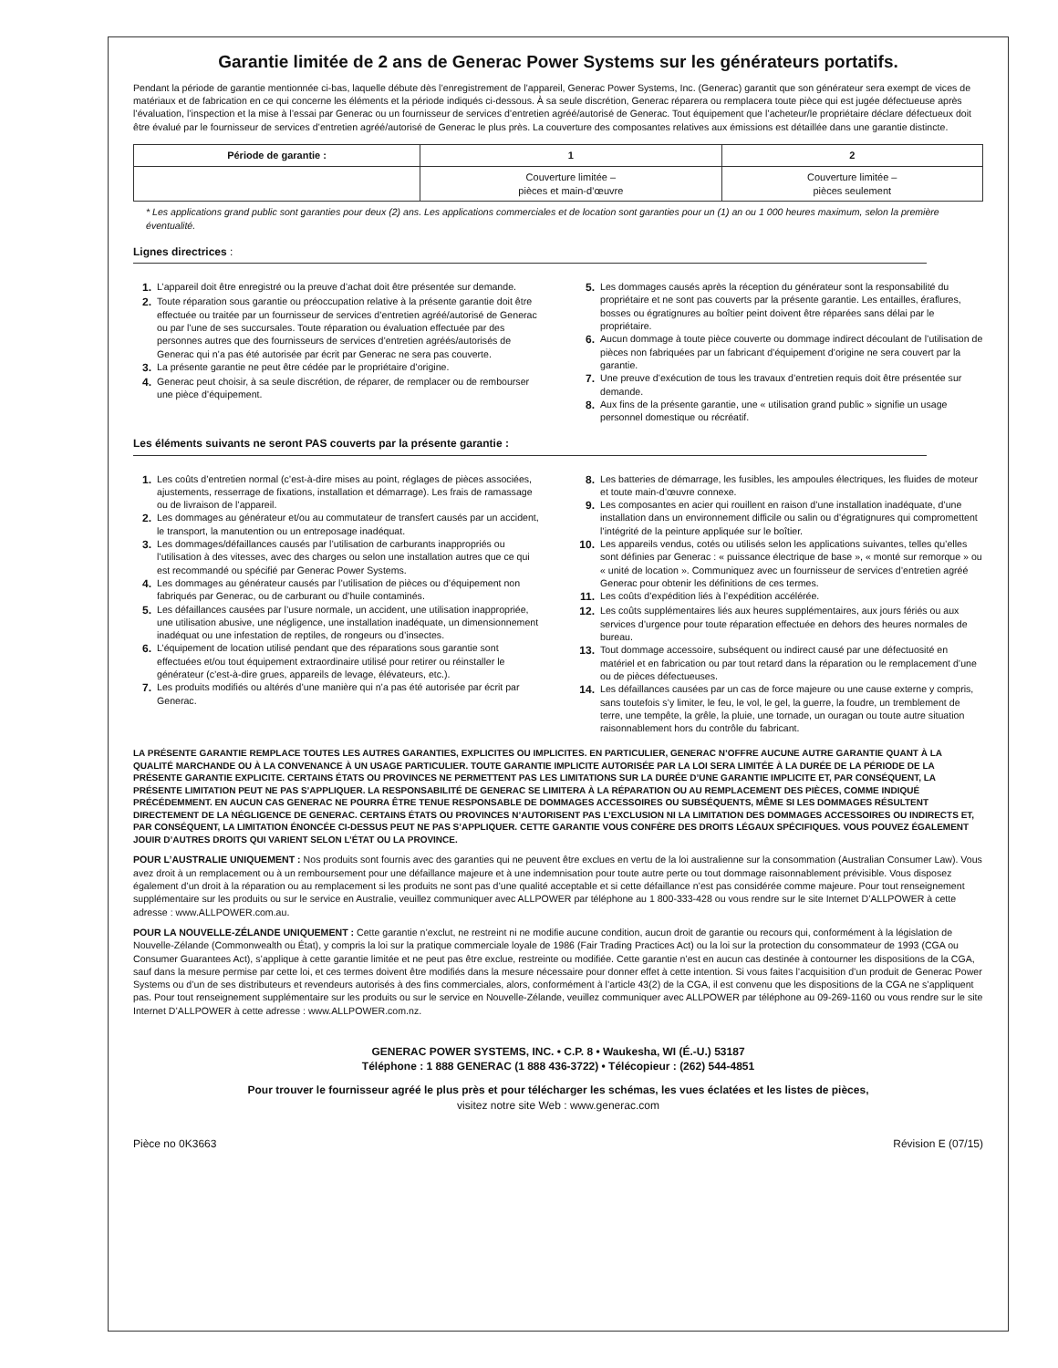Garantie limitée de 2 ans de Generac Power Systems sur les générateurs portatifs.
Pendant la période de garantie mentionnée ci-bas, laquelle débute dès l’enregistrement de l’appareil, Generac Power Systems, Inc. (Generac) garantit que son générateur sera exempt de vices de matériaux et de fabrication en ce qui concerne les éléments et la période indiqués ci-dessous. À sa seule discrétion, Generac réparera ou remplacera toute pièce qui est jugée défectueuse après l’évaluation, l’inspection et la mise à l’essai par Generac ou un fournisseur de services d’entretien agréé/autorisé de Generac. Tout équipement que l’acheteur/le propriétaire déclare défectueux doit être évalué par le fournisseur de services d’entretien agréé/autorisé de Generac le plus près. La couverture des composantes relatives aux émissions est détaillée dans une garantie distincte.
| Période de garantie : | 1 | 2 |
| --- | --- | --- |
| | Couverture limitée – pièces et main-d’œuvre | Couverture limitée – pièces seulement |
* Les applications grand public sont garanties pour deux (2) ans. Les applications commerciales et de location sont garanties pour un (1) an ou 1 000 heures maximum, selon la première éventualité.
Lignes directrices :
1. L’appareil doit être enregistré ou la preuve d’achat doit être présentée sur demande.
2. Toute réparation sous garantie ou préoccupation relative à la présente garantie doit être effectuée ou traitée par un fournisseur de services d’entretien agréé/autorisé de Generac ou par l’une de ses succursales. Toute réparation ou évaluation effectuée par des personnes autres que des fournisseurs de services d’entretien agréés/autorisés de Generac qui n’a pas été autorisée par écrit par Generac ne sera pas couverte.
3. La présente garantie ne peut être cédée par le propriétaire d’origine.
4. Generac peut choisir, à sa seule discrétion, de réparer, de remplacer ou de rembourser une pièce d’équipement.
5. Les dommages causés après la réception du générateur sont la responsabilité du propriétaire et ne sont pas couverts par la présente garantie. Les entailles, éraflures, bosses ou égratignures au boîtier peint doivent être réparées sans délai par le propriétaire.
6. Aucun dommage à toute pièce couverte ou dommage indirect découlant de l’utilisation de pièces non fabriquées par un fabricant d’équipement d’origine ne sera couvert par la garantie.
7. Une preuve d’exécution de tous les travaux d’entretien requis doit être présentée sur demande.
8. Aux fins de la présente garantie, une « utilisation grand public » signifie un usage personnel domestique ou récréatif.
Les éléments suivants ne seront PAS couverts par la présente garantie :
1. Les coûts d’entretien normal (c’est-à-dire mises au point, réglages de pièces associées, ajustements, resserrage de fixations, installation et démarrage). Les frais de ramassage ou de livraison de l’appareil.
2. Les dommages au générateur et/ou au commutateur de transfert causés par un accident, le transport, la manutention ou un entreposage inadéquat.
3. Les dommages/défaillances causés par l’utilisation de carburants inappropriés ou l’utilisation à des vitesses, avec des charges ou selon une installation autres que ce qui est recommandé ou spécifié par Generac Power Systems.
4. Les dommages au générateur causés par l’utilisation de pièces ou d’équipement non fabriqués par Generac, ou de carburant ou d’huile contaminés.
5. Les défaillances causées par l’usure normale, un accident, une utilisation inappropriée, une utilisation abusive, une négligence, une installation inadéquate, un dimensionnement inadéquat ou une infestation de reptiles, de rongeurs ou d’insectes.
6. L’équipement de location utilisé pendant que des réparations sous garantie sont effectuées et/ou tout équipement extraordinaire utilisé pour retirer ou réinstaller le générateur (c’est-à-dire grues, appareils de levage, élévateurs, etc.).
7. Les produits modifiés ou altérés d’une manière qui n’a pas été autorisée par écrit par Generac.
8. Les batteries de démarrage, les fusibles, les ampoules électriques, les fluides de moteur et toute main-d’œuvre connexe.
9. Les composantes en acier qui rouillent en raison d’une installation inadéquate, d’une installation dans un environnement difficile ou salin ou d’égratignures qui compromettent l’intégrité de la peinture appliquée sur le boîtier.
10. Les appareils vendus, cotés ou utilisés selon les applications suivantes, telles qu’elles sont définies par Generac : « puissance électrique de base », « monté sur remorque » ou « unité de location ». Communiquez avec un fournisseur de services d’entretien agréé Generac pour obtenir les définitions de ces termes.
11. Les coûts d’expédition liés à l’expédition accélérée.
12. Les coûts supplémentaires liés aux heures supplémentaires, aux jours fériés ou aux services d’urgence pour toute réparation effectuée en dehors des heures normales de bureau.
13. Tout dommage accessoire, subséquent ou indirect causé par une défectuosité en matériel et en fabrication ou par tout retard dans la réparation ou le remplacement d’une ou de pièces défectueuses.
14. Les défaillances causées par un cas de force majeure ou une cause externe y compris, sans toutefois s’y limiter, le feu, le vol, le gel, la guerre, la foudre, un tremblement de terre, une tempête, la grêle, la pluie, une tornade, un ouragan ou toute autre situation raisonnablement hors du contrôle du fabricant.
LA PRÉSENTE GARANTIE REMPLACE TOUTES LES AUTRES GARANTIES, EXPLICITES OU IMPLICITES. EN PARTICULIER, GENERAC N’OFFRE AUCUNE AUTRE GARANTIE QUANT À LA QUALITÉ MARCHANDE OU À LA CONVENANCE À UN USAGE PARTICULIER. TOUTE GARANTIE IMPLICITE AUTORISÉE PAR LA LOI SERA LIMITÉE À LA DURÉE DE LA PÉRIODE DE LA PRÉSENTE GARANTIE EXPLICITE. CERTAINS ÉTATS OU PROVINCES NE PERMETTENT PAS LES LIMITATIONS SUR LA DURÉE D’UNE GARANTIE IMPLICITE ET, PAR CONSÉQUENT, LA PRÉSENTE LIMITATION PEUT NE PAS S’APPLIQUER. LA RESPONSABILITÉ DE GENERAC SE LIMITERA À LA RÉPARATION OU AU REMPLACEMENT DES PIÈCES, COMME INDIQUÉ PRÉCÉDEMMENT. EN AUCUN CAS GENERAC NE POURRA ÊTRE TENUE RESPONSABLE DE DOMMAGES ACCESSOIRES OU SUBSÉQUENTS, MÊME SI LES DOMMAGES RÉSULTENT DIRECTEMENT DE LA NÉGLIGENCE DE GENERAC. CERTAINS ÉTATS OU PROVINCES N’AUTORISENT PAS L’EXCLUSION NI LA LIMITATION DES DOMMAGES ACCESSOIRES OU INDIRECTS ET, PAR CONSÉQUENT, LA LIMITATION ÉNONCÉE CI-DESSUS PEUT NE PAS S’APPLIQUER. CETTE GARANTIE VOUS CONFÈRE DES DROITS LÉGAUX SPÉCIFIQUES. VOUS POUVEZ ÉGALEMENT JOUIR D’AUTRES DROITS QUI VARIENT SELON L’ÉTAT OU LA PROVINCE.
POUR L’AUSTRALIE UNIQUEMENT : Nos produits sont fournis avec des garanties qui ne peuvent être exclues en vertu de la loi australienne sur la consommation (Australian Consumer Law). Vous avez droit à un remplacement ou à un remboursement pour une défaillance majeure et à une indemnisation pour toute autre perte ou tout dommage raisonnablement prévisible. Vous disposez également d’un droit à la réparation ou au remplacement si les produits ne sont pas d’une qualité acceptable et si cette défaillance n’est pas considérée comme majeure. Pour tout renseignement supplémentaire sur les produits ou sur le service en Australie, veuillez communiquer avec ALLPOWER par téléphone au 1 800-333-428 ou vous rendre sur le site Internet D’ALLPOWER à cette adresse : www.ALLPOWER.com.au.
POUR LA NOUVELLE-ZÉLANDE UNIQUEMENT : Cette garantie n’exclut, ne restreint ni ne modifie aucune condition, aucun droit de garantie ou recours qui, conformément à la législation de Nouvelle-Zélande (Commonwealth ou État), y compris la loi sur la pratique commerciale loyale de 1986 (Fair Trading Practices Act) ou la loi sur la protection du consommateur de 1993 (CGA ou Consumer Guarantees Act), s’applique à cette garantie limitée et ne peut pas être exclue, restreinte ou modifiée. Cette garantie n’est en aucun cas destinée à contourner les dispositions de la CGA, sauf dans la mesure permise par cette loi, et ces termes doivent être modifiés dans la mesure nécessaire pour donner effet à cette intention. Si vous faites l’acquisition d’un produit de Generac Power Systems ou d’un de ses distributeurs et revendeurs autorisés à des fins commerciales, alors, conformément à l’article 43(2) de la CGA, il est convenu que les dispositions de la CGA ne s’appliquent pas. Pour tout renseignement supplémentaire sur les produits ou sur le service en Nouvelle-Zélande, veuillez communiquer avec ALLPOWER par téléphone au 09-269-1160 ou vous rendre sur le site Internet D’ALLPOWER à cette adresse : www.ALLPOWER.com.nz.
GENERAC POWER SYSTEMS, INC. • C.P. 8 • Waukesha, WI (É.-U.) 53187
Téléphone : 1 888 GENERAC (1 888 436-3722) • Télécopieur : (262) 544-4851
Pour trouver le fournisseur agréé le plus près et pour télécharger les schémas, les vues éclatées et les listes de pièces,
visitez notre site Web : www.generac.com
Pièce no 0K3663 Révision E (07/15)